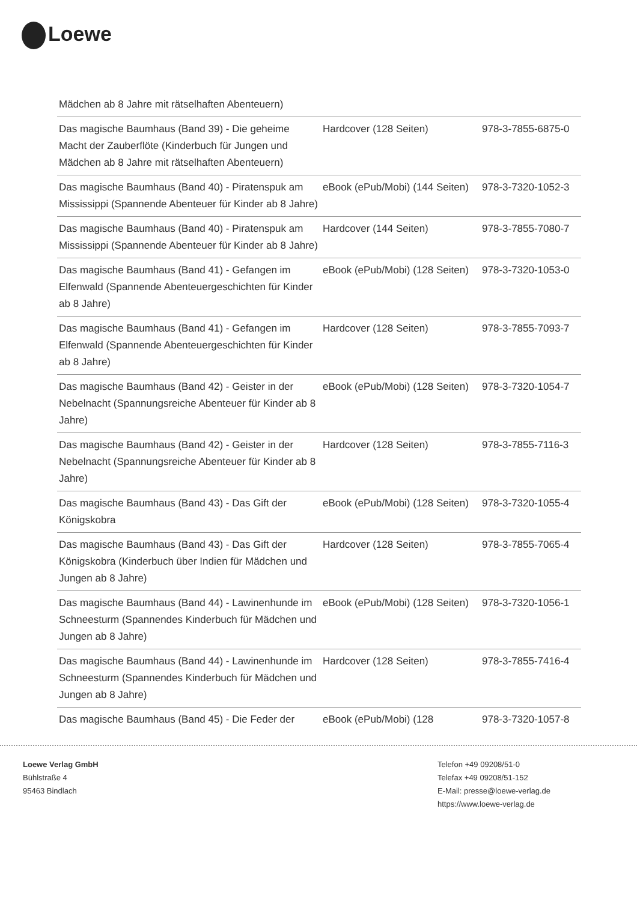Loewe
Mädchen ab 8 Jahre mit rätselhaften Abenteuern)
| Das magische Baumhaus (Band 39) - Die geheime Macht der Zauberflöte (Kinderbuch für Jungen und Mädchen ab 8 Jahre mit rätselhaften Abenteuern) | Hardcover (128 Seiten) | 978-3-7855-6875-0 |
| Das magische Baumhaus (Band 40) - Piratenspuk am Mississippi (Spannende Abenteuer für Kinder ab 8 Jahre) | eBook (ePub/Mobi) (144 Seiten) | 978-3-7320-1052-3 |
| Das magische Baumhaus (Band 40) - Piratenspuk am Mississippi (Spannende Abenteuer für Kinder ab 8 Jahre) | Hardcover (144 Seiten) | 978-3-7855-7080-7 |
| Das magische Baumhaus (Band 41) - Gefangen im Elfenwald (Spannende Abenteuergeschichten für Kinder ab 8 Jahre) | eBook (ePub/Mobi) (128 Seiten) | 978-3-7320-1053-0 |
| Das magische Baumhaus (Band 41) - Gefangen im Elfenwald (Spannende Abenteuergeschichten für Kinder ab 8 Jahre) | Hardcover (128 Seiten) | 978-3-7855-7093-7 |
| Das magische Baumhaus (Band 42) - Geister in der Nebelnacht (Spannungsreiche Abenteuer für Kinder ab 8 Jahre) | eBook (ePub/Mobi) (128 Seiten) | 978-3-7320-1054-7 |
| Das magische Baumhaus (Band 42) - Geister in der Nebelnacht (Spannungsreiche Abenteuer für Kinder ab 8 Jahre) | Hardcover (128 Seiten) | 978-3-7855-7116-3 |
| Das magische Baumhaus (Band 43) - Das Gift der Königskobra | eBook (ePub/Mobi) (128 Seiten) | 978-3-7320-1055-4 |
| Das magische Baumhaus (Band 43) - Das Gift der Königskobra (Kinderbuch über Indien für Mädchen und Jungen ab 8 Jahre) | Hardcover (128 Seiten) | 978-3-7855-7065-4 |
| Das magische Baumhaus (Band 44) - Lawinenhunde im Schneesturm (Spannendes Kinderbuch für Mädchen und Jungen ab 8 Jahre) | eBook (ePub/Mobi) (128 Seiten) | 978-3-7320-1056-1 |
| Das magische Baumhaus (Band 44) - Lawinenhunde im Schneesturm (Spannendes Kinderbuch für Mädchen und Jungen ab 8 Jahre) | Hardcover (128 Seiten) | 978-3-7855-7416-4 |
| Das magische Baumhaus (Band 45) - Die Feder der | eBook (ePub/Mobi) (128 | 978-3-7320-1057-8 |
Loewe Verlag GmbH
Bühlstraße 4
95463 Bindlach
Telefon +49 09208/51-0
Telefax +49 09208/51-152
E-Mail: presse@loewe-verlag.de
https://www.loewe-verlag.de